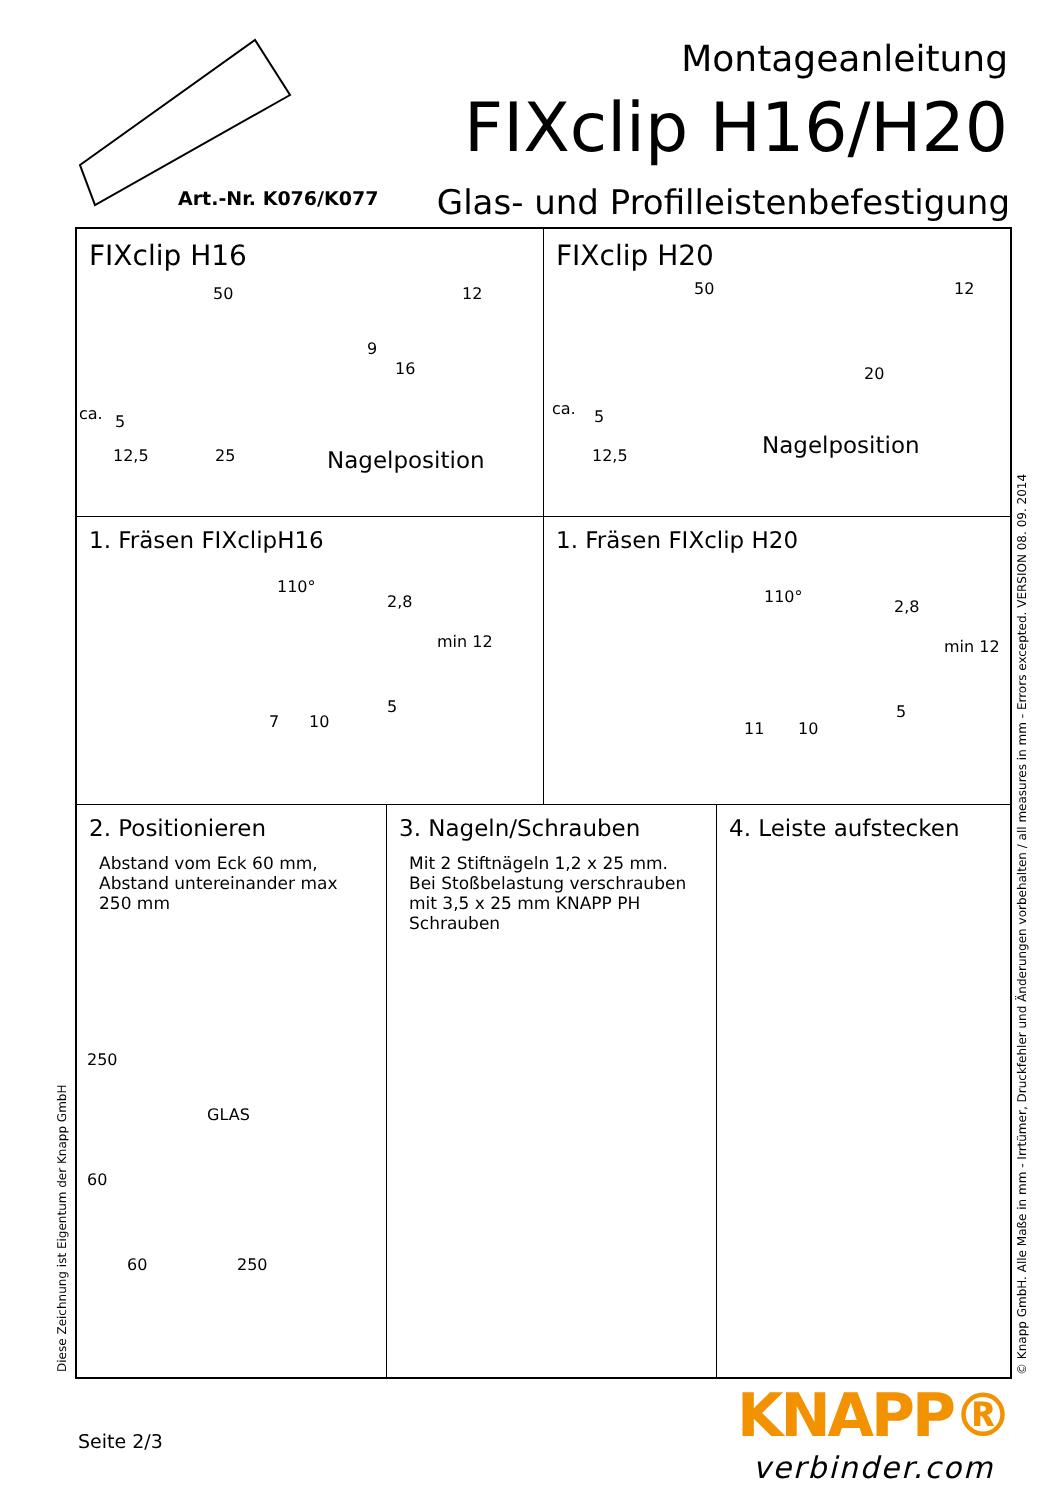Montageanleitung
FIXclip H16/H20
Art.-Nr. K076/K077
Glas- und Profilleistenbefestigung
FIXclip H16
50 12
9
16
ca. 5
12,5 25 Nagelposition
FIXclip H20
50 12
20
ca. 5
12,5 Nagelposition
1. Fräsen FIXclipH16
110°
2,8
min 12
5
7 10
1. Fräsen FIXclip H20
110°
2,8
min 12
5
11 10
2. Positionieren
Abstand vom Eck 60 mm, Abstand untereinander max 250 mm
250
60
GLAS
60 250
3. Nageln/Schrauben
Mit 2 Stiftnägeln 1,2 x 25 mm. Bei Stoßbelastung verschrauben mit 3,5 x 25 mm KNAPP PH Schrauben
4. Leiste aufstecken
Diese Zeichnung ist Eigentum der Knapp GmbH © Knapp GmbH. Alle Maße in mm - Irrtümer, Druckfehler und Änderungen vorbehalten / all measures in mm - Errors excepted. VERSION 08. 09. 2014
Seite 2/3
KNAPP®
verbinder.com